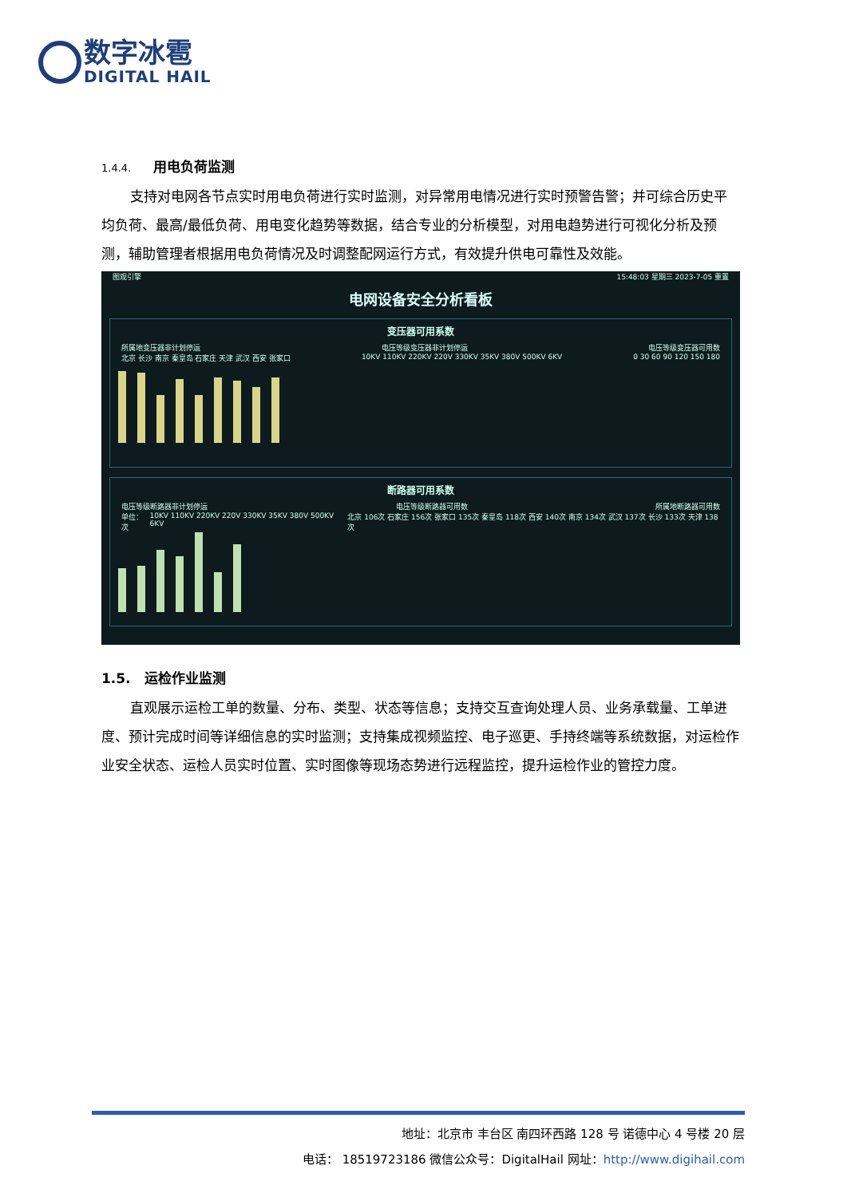数字冰雹
DIGITAL HAIL
1.4.4. 用电负荷监测
支持对电网各节点实时用电负荷进行实时监测，对异常用电情况进行实时预警告警；并可综合历史平均负荷、最高/最低负荷、用电变化趋势等数据，结合专业的分析模型，对用电趋势进行可视化分析及预测，辅助管理者根据用电负荷情况及时调整配网运行方式，有效提升供电可靠性及效能。
图观引擎 15:48:03 星期三 2023-7-05 重置
电网设备安全分析看板
变压器可用系数
所属地变压器非计划停运 电压等级变压器非计划停运 电压等级变压器可用数
北京 长沙 南京 秦皇岛 石家庄 天津 武汉 西安 张家口 10KV 110KV 220KV 220V 330KV 35KV 380V 500KV 6KV 0 30 60 90 120 150 180
断路器可用系数
电压等级断路器非计划停运 电压等级断路器可用数 所属地断路器可用数
单位：次 10KV 110KV 220KV 220V 330KV 35KV 380V 500KV 6KV 北京 106次 石家庄 156次 张家口 135次 秦皇岛 118次 西安 140次 南京 134次 武汉 137次 长沙 133次 天津 138次
1.5. 运检作业监测
直观展示运检工单的数量、分布、类型、状态等信息；支持交互查询处理人员、业务承载量、工单进度、预计完成时间等详细信息的实时监测；支持集成视频监控、电子巡更、手持终端等系统数据，对运检作业安全状态、运检人员实时位置、实时图像等现场态势进行远程监控，提升运检作业的管控力度。
地址：北京市 丰台区 南四环西路 128 号 诺德中心 4 号楼 20 层
电话： 18519723186 微信公众号：DigitalHail 网址：http://www.digihail.com